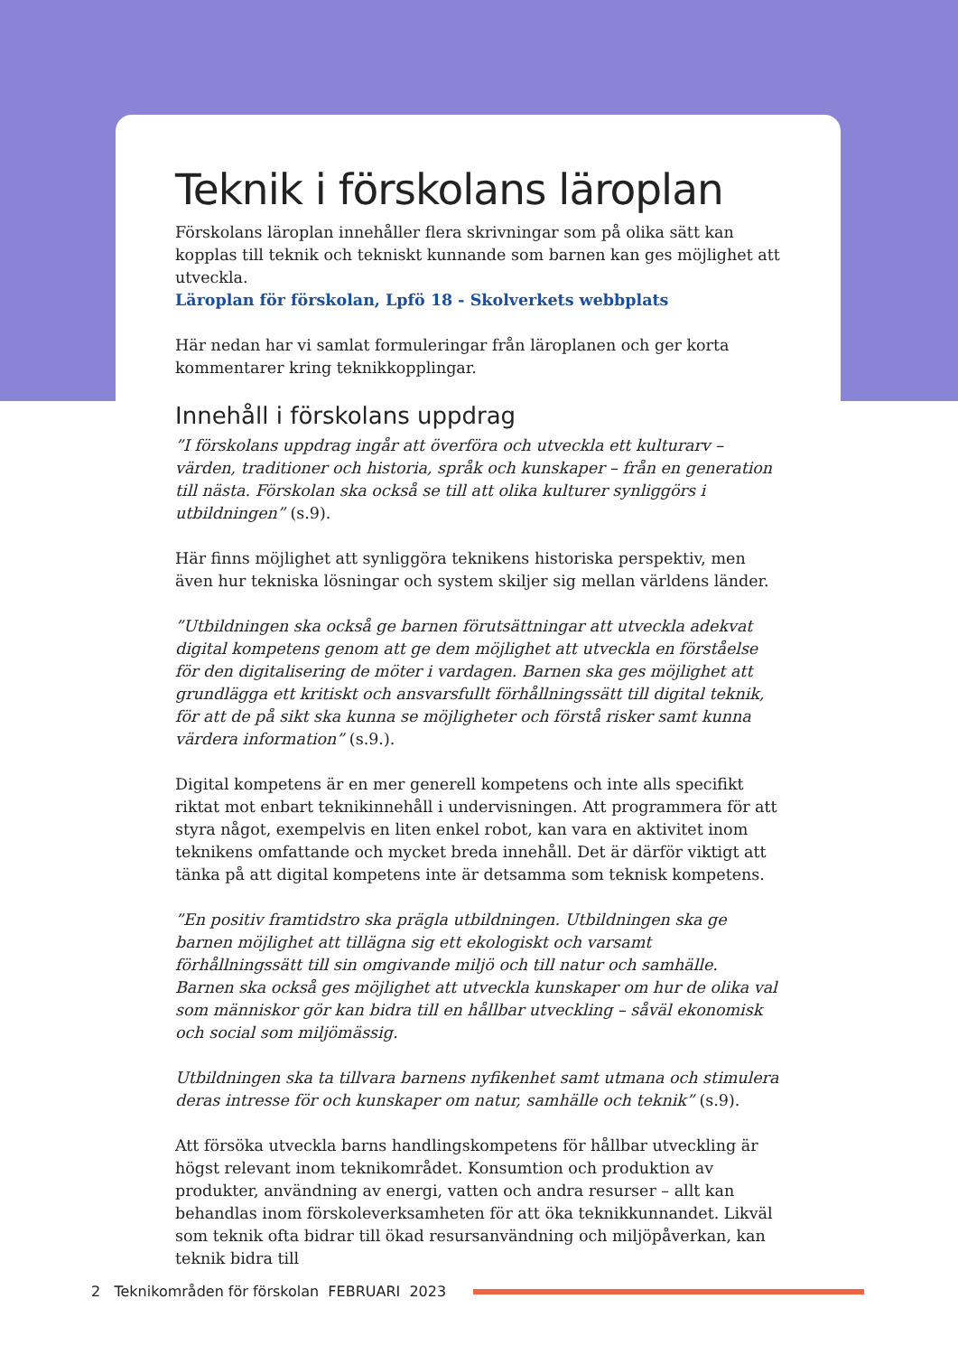Teknik i förskolans läroplan
Förskolans läroplan innehåller flera skrivningar som på olika sätt kan kopplas till teknik och tekniskt kunnande som barnen kan ges möjlighet att utveckla.
Läroplan för förskolan, Lpfö 18 - Skolverkets webbplats
Här nedan har vi samlat formuleringar från läroplanen och ger korta kommentarer kring teknikkopplingar.
Innehåll i förskolans uppdrag
”I förskolans uppdrag ingår att överföra och utveckla ett kulturarv – värden, traditioner och historia, språk och kunskaper – från en generation till nästa. Förskolan ska också se till att olika kulturer synliggörs i utbildningen” (s.9).
Här finns möjlighet att synliggöra teknikens historiska perspektiv, men även hur tekniska lösningar och system skiljer sig mellan världens länder.
”Utbildningen ska också ge barnen förutsättningar att utveckla adekvat digital kompetens genom att ge dem möjlighet att utveckla en förståelse för den digitalisering de möter i vardagen. Barnen ska ges möjlighet att grundlägga ett kritiskt och ansvarsfullt förhållningssätt till digital teknik, för att de på sikt ska kunna se möjligheter och förstå risker samt kunna värdera information” (s.9.).
Digital kompetens är en mer generell kompetens och inte alls specifikt riktat mot enbart teknikinnehåll i undervisningen. Att programmera för att styra något, exempelvis en liten enkel robot, kan vara en aktivitet inom teknikens omfattande och mycket breda innehåll. Det är därför viktigt att tänka på att digital kompetens inte är detsamma som teknisk kompetens.
”En positiv framtidstro ska prägla utbildningen. Utbildningen ska ge barnen möjlighet att tillägna sig ett ekologiskt och varsamt förhållningssätt till sin omgivande miljö och till natur och samhälle. Barnen ska också ges möjlighet att utveckla kunskaper om hur de olika val som människor gör kan bidra till en hållbar utveckling – såväl ekonomisk och social som miljömässig.
Utbildningen ska ta tillvara barnens nyfikenhet samt utmana och stimulera deras intresse för och kunskaper om natur, samhälle och teknik” (s.9).
Att försöka utveckla barns handlingskompetens för hållbar utveckling är högst relevant inom teknikområdet. Konsumtion och produktion av produkter, användning av energi, vatten och andra resurser – allt kan behandlas inom förskoleverksamheten för att öka teknikkunnandet. Likväl som teknik ofta bidrar till ökad resursanvändning och miljöpåverkan, kan teknik bidra till
2 Teknikområden för förskolan FEBRUARI 2023